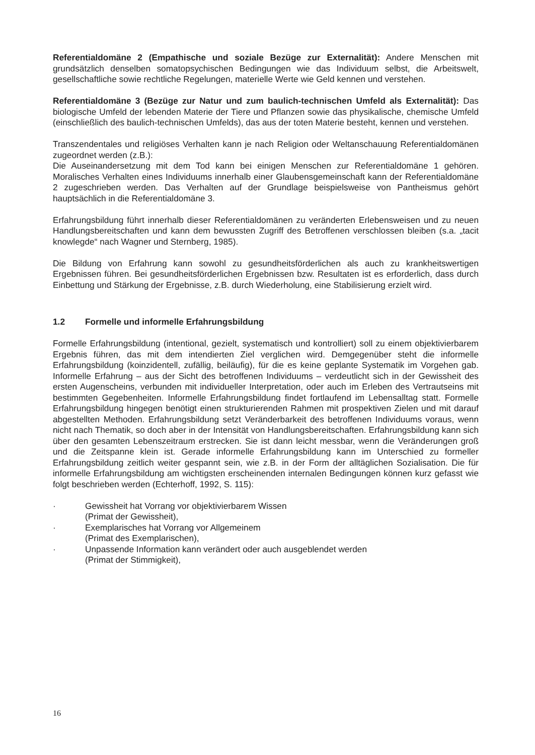Referentialdomäne 2 (Empathische und soziale Bezüge zur Externalität): Andere Menschen mit grundsätzlich denselben somatopsychischen Bedingungen wie das Individuum selbst, die Arbeits­welt, gesellschaftliche sowie rechtliche Regelungen, materielle Werte wie Geld kennen und verstehen.
Referentialdomäne 3 (Bezüge zur Natur und zum baulich-technischen Umfeld als Externalität): Das biologische Umfeld der lebenden Materie der Tiere und Pflanzen sowie das physikalische, chemische Umfeld (einschließlich des baulich-technischen Umfelds), das aus der toten Materie besteht, kennen und verstehen.
Transzendentales und religiöses Verhalten kann je nach Religion oder Weltanschauung Referential­domänen zugeordnet werden (z.B.):
Die Auseinandersetzung mit dem Tod kann bei einigen Menschen zur Referentialdomäne 1 ge­hören. Moralisches Verhalten eines Individuums innerhalb einer Glaubensgemeinschaft kann der Referentialdomäne 2 zugeschrieben werden. Das Verhalten auf der Grundlage beispielsweise von Pantheismus gehört hauptsächlich in die Referentialdomäne 3.
Erfahrungsbildung führt innerhalb dieser Referentialdomänen zu veränderten Erlebensweisen und zu neuen Handlungsbereitschaften und kann dem bewussten Zugriff des Betroffenen verschlossen bleiben (s.a. „tacit knowlegde“ nach Wagner und Sternberg, 1985).
Die Bildung von Erfahrung kann sowohl zu gesundheitsförderlichen als auch zu krankheitswertigen Ergebnissen führen. Bei gesundheitsförderlichen Ergebnissen bzw. Resultaten ist es erforderlich, dass durch Einbettung und Stärkung der Ergebnisse, z.B. durch Wiederholung, eine Stabilisierung erzielt wird.
1.2 Formelle und informelle Erfahrungsbildung
Formelle Erfahrungsbildung (intentional, gezielt, systematisch und kontrolliert) soll zu einem objek­tivierbarem Ergebnis führen, das mit dem intendierten Ziel verglichen wird. Demgegenüber steht die informelle Erfahrungsbildung (koinzidentell, zufällig, beiläufig), für die es keine geplante Systematik im Vorgehen gab. Informelle Erfahrung – aus der Sicht des betroffenen Individuums – verdeutlicht sich in der Gewissheit des ersten Augenscheins, verbunden mit individueller Interpretation, oder auch im Erleben des Vertrautseins mit bestimmten Gegebenheiten. Informelle Erfahrungsbildung findet fortlaufend im Lebensalltag statt. Formelle Erfahrungsbildung hingegen benötigt einen struk­turierenden Rahmen mit prospektiven Zielen und mit darauf abgestellten Methoden. Erfahrungs­bildung setzt Veränderbarkeit des betroffenen Individuums voraus, wenn nicht nach Thematik, so doch aber in der Intensität von Handlungsbereitschaften. Erfahrungsbildung kann sich über den gesamten Lebenszeitraum erstrecken. Sie ist dann leicht messbar, wenn die Veränderungen groß und die Zeitspanne klein ist. Gerade informelle Erfahrungsbildung kann im Unterschied zu formeller Erfahrungsbildung zeitlich weiter gespannt sein, wie z.B. in der Form der alltäglichen Sozialisation. Die für informelle Erfahrungsbildung am wichtigsten erscheinenden internalen Bedingungen können kurz gefasst wie folgt beschrieben werden (Echterhoff, 1992, S. 115):
· Gewissheit hat Vorrang vor objektivierbarem Wissen
(Primat der Gewissheit),
· Exemplarisches hat Vorrang vor Allgemeinem
(Primat des Exemplarischen),
· Unpassende Information kann verändert oder auch ausgeblendet werden
(Primat der Stimmigkeit),
16